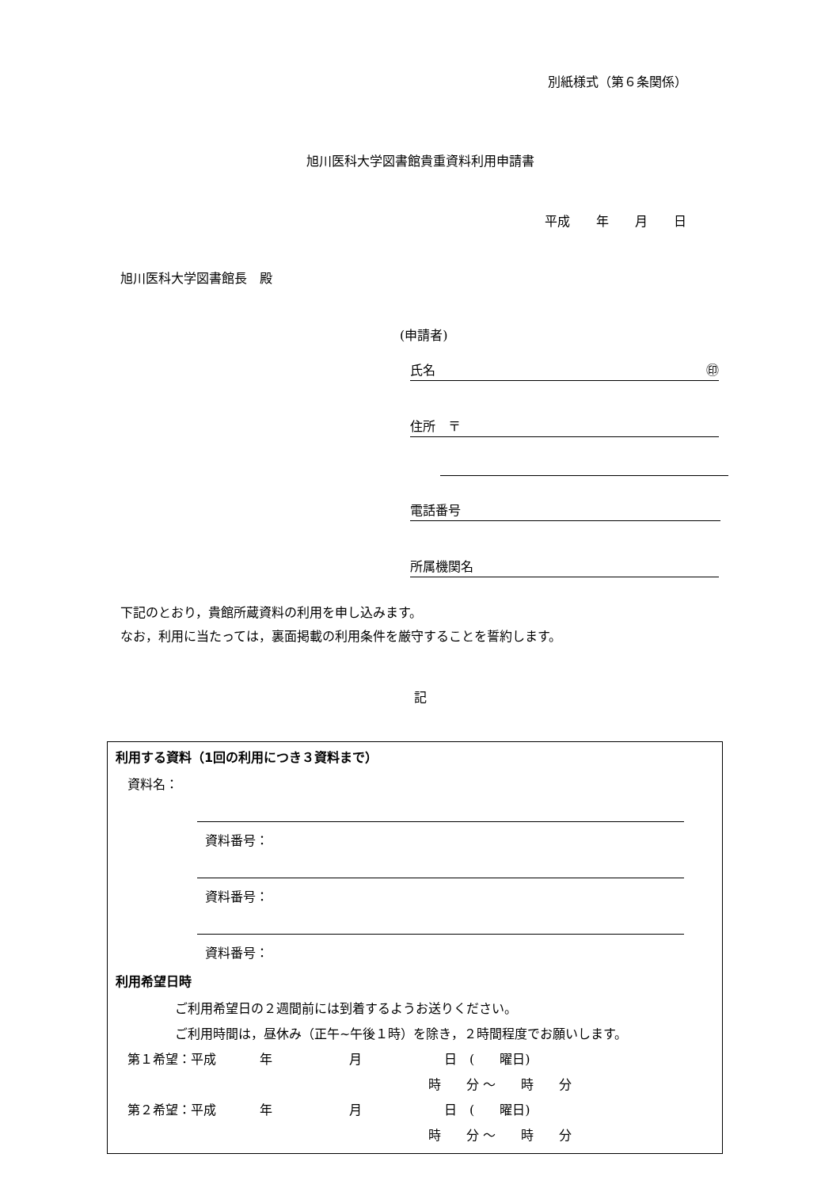別紙様式（第６条関係）
旭川医科大学図書館貴重資料利用申請書
平成 年 月 日
旭川医科大学図書館長　殿
(申請者)
氏名 ㊞
住所　〒
電話番号
所属機関名
下記のとおり，貴館所蔵資料の利用を申し込みます。
なお，利用に当たっては，裏面掲載の利用条件を厳守することを誓約します。
記
利用する資料（1回の利用につき３資料まで）
資料名：
資料番号：
資料番号：
資料番号：
利用希望日時
ご利用希望日の２週間前には到着するようお送りください。
ご利用時間は，昼休み（正午~午後１時）を除き，２時間程度でお願いします。
第１希望：平成 年 月 日　(　　曜日)
時　　分 ～　　時　　分
第２希望：平成 年 月 日　(　　曜日)
時　　分 ～　　時　　分